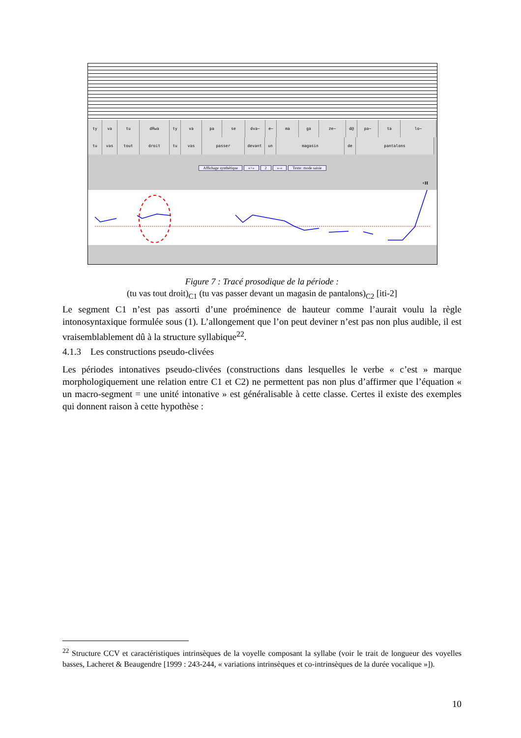ty va tu dRwa ty va pa se dva~ e~ ma ga ze~ d@ pa~ ta lo~
tu vas tout droit tu vas passer devant un magasin de pantalons
Affichage synthétique «+» 2 »-« Texte: mode saisie
+H
Figure 7 : Tracé prosodique de la période :
(tu vas tout droit)<sub>C1</sub> (tu vas passer devant un magasin de pantalons)<sub>C2</sub> [iti-2]
Le segment C1 n’est pas assorti d’une proéminence de hauteur comme l’aurait voulu la règle intonosyntaxique formulée sous (1). L’allongement que l’on peut deviner n’est pas non plus audible, il est vraisemblablement dû à la structure syllabique<sup>22</sup>.
4.1.3 Les constructions pseudo-clivées
Les périodes intonatives pseudo-clivées (constructions dans lesquelles le verbe « c’est » marque morphologiquement une relation entre C1 et C2) ne permettent pas non plus d’affirmer que l’équation « un macro-segment = une unité intonative » est généralisable à cette classe. Certes il existe des exemples qui donnent raison à cette hypothèse :
<sup>22</sup> Structure CCV et caractéristiques intrinsèques de la voyelle composant la syllabe (voir le trait de longueur des voyelles basses, Lacheret & Beaugendre [1999 : 243-244, « variations intrinsèques et co-intrinsèques de la durée vocalique »]).
10